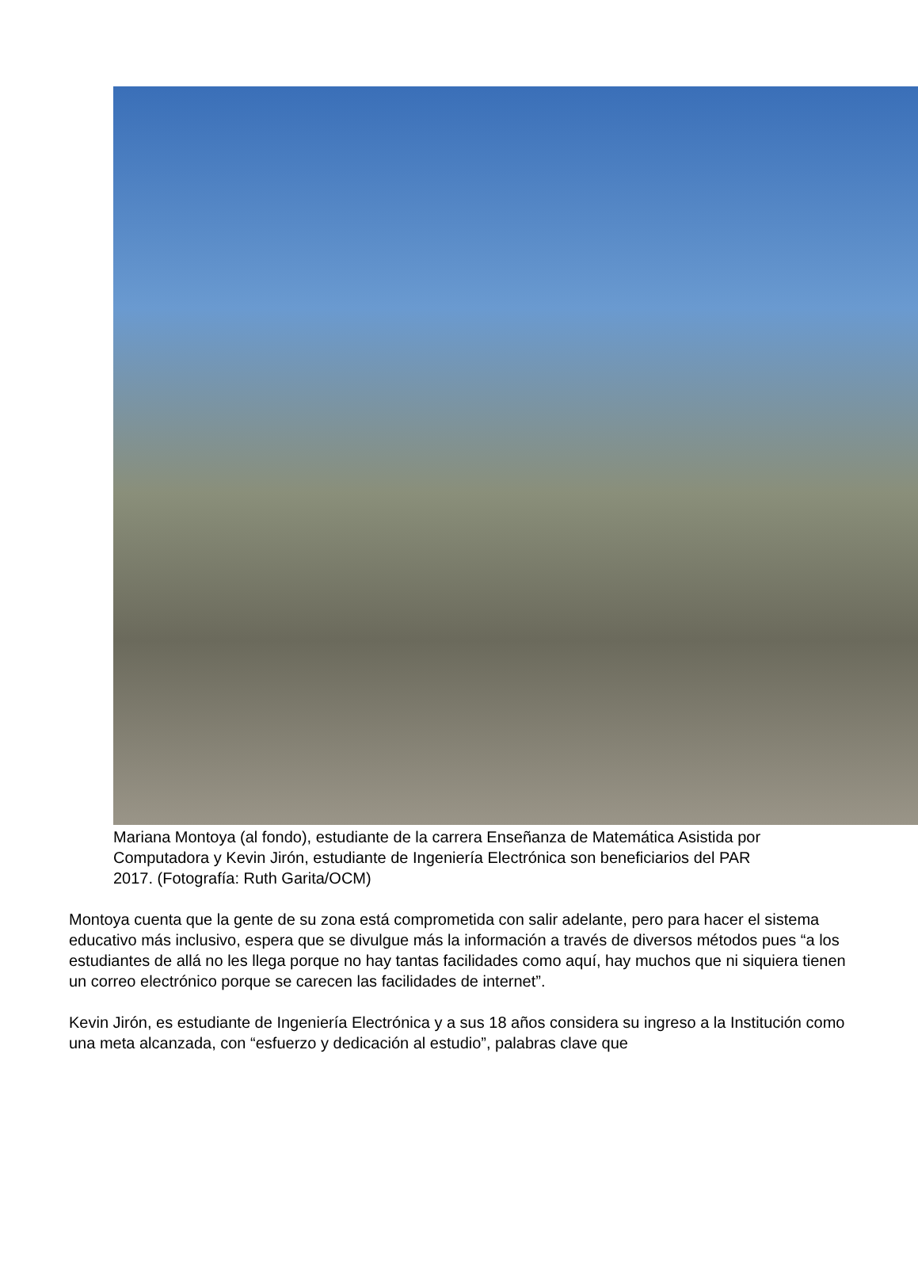Mariana Montoya (al fondo), estudiante de la carrera Enseñanza de Matemática Asistida por Computadora y Kevin Jirón, estudiante de Ingeniería Electrónica son beneficiarios del PAR 2017. (Fotografía: Ruth Garita/OCM)
Montoya cuenta que la gente de su zona está comprometida con salir adelante, pero para hacer el sistema educativo más inclusivo, espera que se divulgue más la información a través de diversos métodos pues “a los estudiantes de allá no les llega porque no hay tantas facilidades como aquí, hay muchos que ni siquiera tienen un correo electrónico porque se carecen las facilidades de internet”.
Kevin Jirón, es estudiante de Ingeniería Electrónica y a sus 18 años considera su ingreso a la Institución como una meta alcanzada, con “esfuerzo y dedicación al estudio”, palabras clave que